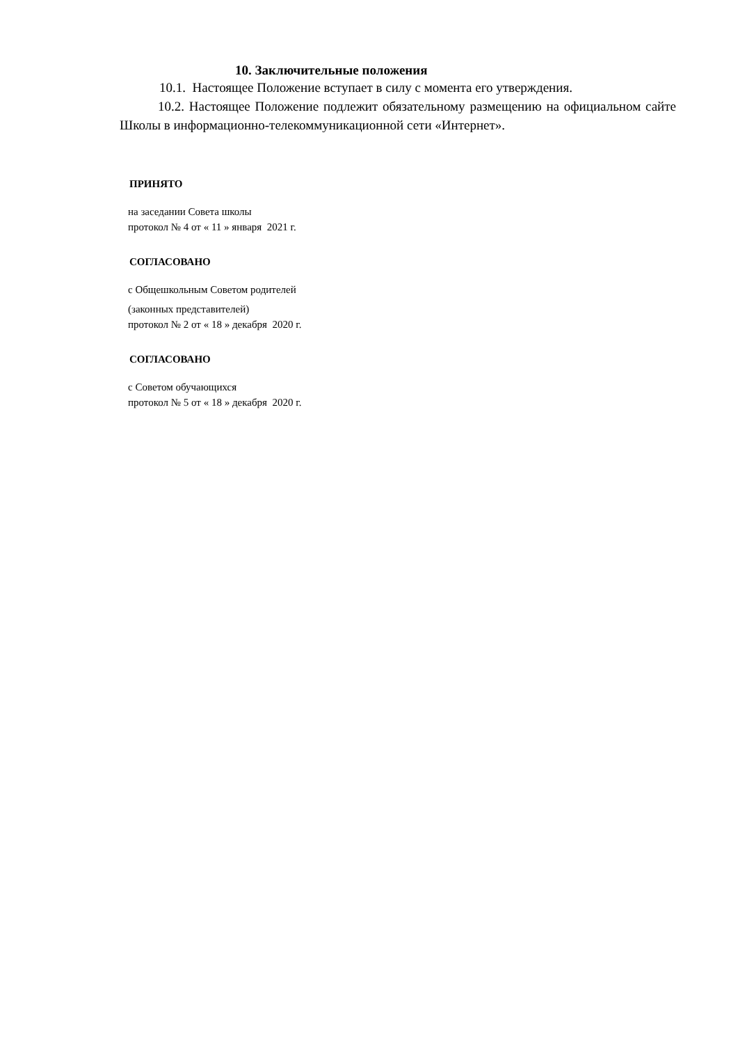10. Заключительные положения
10.1. Настоящее Положение вступает в силу с момента его утверждения.
10.2. Настоящее Положение подлежит обязательному размещению на официальном сайте Школы в информационно-телекоммуникационной сети «Интернет».
ПРИНЯТО
на заседании Совета школы
протокол № 4 от « 11 » января 2021 г.
СОГЛАСОВАНО
с Общешкольным Советом родителей
(законных представителей)
протокол № 2 от « 18 » декабря 2020 г.
СОГЛАСОВАНО
с Советом обучающихся
протокол № 5 от « 18 » декабря 2020 г.